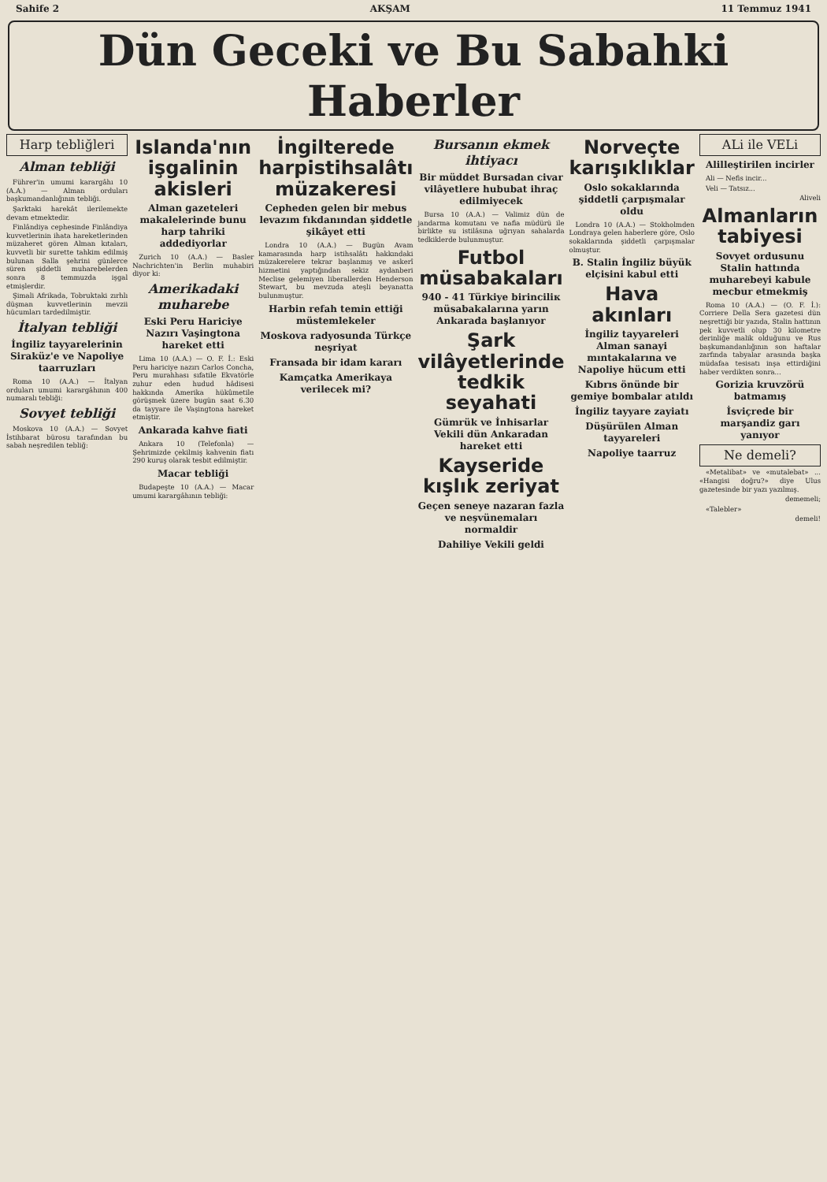Sahife 2 AKŞAM 11 Temmuz 1941
Dün Geceki ve Bu Sabahki Haberler
Harp tebliğleri
Alman tebliği
Führer'in umumi karargâhı 10 (A.A.) — Alman orduları başkumandanlığının tebliği.
Şarktaki harekât ilerilemekte devam etmektedir.
Finlândiya cephesinde Finlândiya kuvvetlerinin ihata hareketlerinden müzaheret gören Alman kıtaları, kuvvetli bir surette tahkim edilmiş bulunan Salla şehrini günlerce süren şiddetli muharebelerden sonra 8 temmuzda işgal etmişlerdir.
Şimali Afrikada, Tobruktaki zırhlı düşman kuvvetlerinin mevzii hücumları tardedilmiştir.
İtalyan tebliği
İngiliz tayyarelerinin Siraküz'e ve Napoliye taarruzları
Roma 10 (A.A.) — İtalyan orduları umumi karargâhının 400 numaralı tebliği:
Sovyet tebliği
Moskova 10 (A.A.) — Sovyet İstihbarat bürosu tarafından bu sabah neşredilen tebliğ:
Islanda'nın işgalinin akisleri
Alman gazeteleri makalelerinde bunu harp tahriki addediyorlar
Zurich 10 (A.A.) — Basler Nachrichten'in Berlin muhabiri diyor ki:
Amerikadaki muharebe
Eski Peru Hariciye Nazırı Vaşingtona hareket etti
Lima 10 (A.A.) — O. F. İ.: Eski Peru hariciye nazırı Carlos Concha, Peru murahhası sıfatile Ekvatörle zuhur eden hudud hâdisesi hakkında Amerika hükûmetile görüşmek üzere bugün saat 6.30 da tayyare ile Vaşingtona hareket etmiştir.
Ankarada kahve fiati
Ankara 10 (Telefonla) — Şehrimizde çekilmiş kahvenin fiatı 290 kuruş olarak tesbit edilmiştir.
Macar tebliği
Budapeşte 10 (A.A.) — Macar umumi karargâhının tebliği:
İngilterede harpistihsalâtı müzakeresi
Cepheden gelen bir mebus levazım fıkdanından şiddetle şikâyet etti
Londra 10 (A.A.) — Bugün Avam kamarasında harp istihsalâtı hakkındaki müzakerelere tekrar başlanmış ve askerî hizmetini yaptığından sekiz aydanberi Meclise gelemiyen liberallerden Henderson Stewart, bu mevzuda ateşli beyanatta bulunmuştur.
Harbin refah temin ettiği müstemlekeler
Moskova radyosunda Türkçe neşriyat
Fransada bir idam kararı
Kamçatka Amerikaya verilecek mi?
Bursanın ekmek ihtiyacı
Bir müddet Bursadan civar vilâyetlere hububat ihraç edilmiyecek
Bursa 10 (A.A.) — Valimiz dün de jandarma komutanı ve nafia müdürü ile birlikte su istilâsına uğrıyan sahalarda tedkiklerde bulunmuştur.
Futbol müsabakaları
940 - 41 Türkiye birinciliк müsabakalarına yarın Ankarada başlanıyor
Şark vilâyetlerinde tedkik seyahati
Gümrük ve İnhisarlar Vekili dün Ankaradan hareket etti
Kayseride kışlık zeriyat
Geçen seneye nazaran fazla ve neşvünemaları normaldir
Dahiliye Vekili geldi
Norveçte karışıklıklar
Oslo sokaklarında şiddetli çarpışmalar oldu
Londra 10 (A.A.) — Stokholmden Londraya gelen haberlere göre, Oslo sokaklarında şiddetli çarpışmalar olmuştur.
B. Stalin İngiliz büyük elçisini kabul etti
Hava akınları
İngiliz tayyareleri Alman sanayi mıntakalarına ve Napoliye hücum etti
Kıbrıs önünde bir gemiye bombalar atıldı
İngiliz tayyare zayiatı
Düşürülen Alman tayyareleri
Napoliye taarruz
ALi ile VELi
Alilleştirilen incirler
Ali — Nefis incir...
Veli — Tatsız...
Aliveli
Almanların tabiyesi
Sovyet ordusunu Stalin hattında muharebeyi kabule mecbur etmekmiş
Roma 10 (A.A.) — (O. F. İ.): Corriere Della Sera gazetesi dün neşrettiği bir yazıda, Stalin hattının pek kuvvetli olup 30 kilometre derinliğe malik olduğunu ve Rus başkumandanlığının son haftalar zarfında tabyalar arasında başka müdafaa tesisatı inşa ettirdiğini haber verdikten sonra...
Gorizia kruvzörü batmamış
İsviçrede bir marşandiz garı yanıyor
Ne demeli?
«Metalibat» ve «mutalebat» ... «Hangisi doğru?» diye Ulus gazetesinde bir yazı yazılmış.
dememeli;
«Talebler»
demeli!